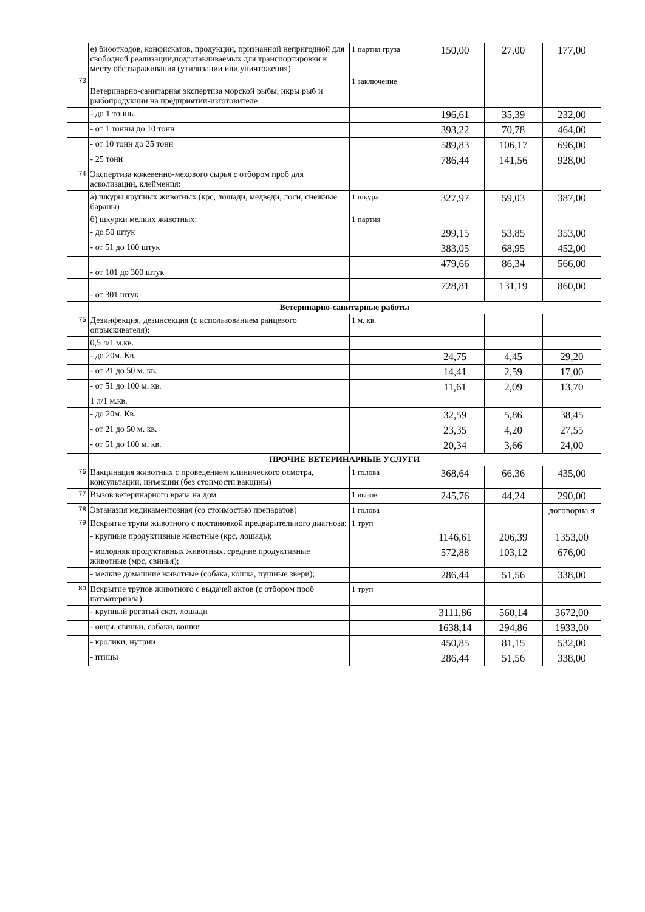| | е) биоотходов, конфискатов, продукции, признанной непригодной для свободной реализации,подготавливаемых для транспортировки к месту обеззараживания (утилизации или уничтожения) | 1 партия груза | 150,00 | 27,00 | 177,00 |
| 73 | Ветеринарно-санитарная экспертиза морской рыбы, икры рыб и рыбопродукции на предприятии-изготовителе | 1 заключение | | | |
| | - до 1 тонны | | 196,61 | 35,39 | 232,00 |
| | - от 1 тонны до 10 тонн | | 393,22 | 70,78 | 464,00 |
| | - от 10 тонн до 25 тонн | | 589,83 | 106,17 | 696,00 |
| | - 25 тонн | | 786,44 | 141,56 | 928,00 |
| 74 | Экспертиза кожевенно-мехового сырья с отбором проб для асколизации, клеймения: | | | | |
| | а) шкуры крупных животных (крс, лошади, медведи, лоси, снежные бараны) | 1 шкура | 327,97 | 59,03 | 387,00 |
| | б) шкурки мелких животных: | 1 партия | | | |
| | - до 50 штук | | 299,15 | 53,85 | 353,00 |
| | - от 51 до 100 штук | | 383,05 | 68,95 | 452,00 |
| | - от 101 до 300 штук | | 479,66 | 86,34 | 566,00 |
| | - от 301 штук | | 728,81 | 131,19 | 860,00 |
| | Ветеринарно-санитарные работы | | | | |
| 75 | Дезинфекция, дезинсекция (с использованием ранцевого опрыскивателя): | 1 м. кв. | | | |
| | 0,5 л/1 м.кв. | | | | |
| | - до 20м. Кв. | | 24,75 | 4,45 | 29,20 |
| | - от 21 до 50 м. кв. | | 14,41 | 2,59 | 17,00 |
| | - от 51 до 100 м. кв. | | 11,61 | 2,09 | 13,70 |
| | 1 л/1 м.кв. | | | | |
| | - до 20м. Кв. | | 32,59 | 5,86 | 38,45 |
| | - от 21 до 50 м. кв. | | 23,35 | 4,20 | 27,55 |
| | - от 51 до 100 м. кв. | | 20,34 | 3,66 | 24,00 |
| | ПРОЧИЕ ВЕТЕРИНАРНЫЕ УСЛУГИ | | | | |
| 76 | Вакцинация животных с проведением клинического осмотра, консультации, инъекции (без стоимости вакцины) | 1 голова | 368,64 | 66,36 | 435,00 |
| 77 | Вызов ветеринарного врача на дом | 1 вызов | 245,76 | 44,24 | 290,00 |
| 78 | Эвтаназия медикаментозная (со стоимостью препаратов) | 1 голова | | | договорна я |
| 79 | Вскрытие трупа животного с постановкой предварительного диагноза: | 1 труп | | | |
| | - крупные продуктивные животные (крс, лошадь); | | 1146,61 | 206,39 | 1353,00 |
| | - молодняк продуктивных животных, средние продуктивные животные (мрс, свинья); | | 572,88 | 103,12 | 676,00 |
| | - мелкие домашние животные (собака, кошка, пушные звери); | | 286,44 | 51,56 | 338,00 |
| 80 | Вскрытие трупов животного с выдачей актов (с отбором проб патматериала): | 1 труп | | | |
| | - крупный рогатый скот, лошади | | 3111,86 | 560,14 | 3672,00 |
| | - овцы, свиньи, собаки, кошки | | 1638,14 | 294,86 | 1933,00 |
| | - кролики, нутрии | | 450,85 | 81,15 | 532,00 |
| | - птицы | | 286,44 | 51,56 | 338,00 |